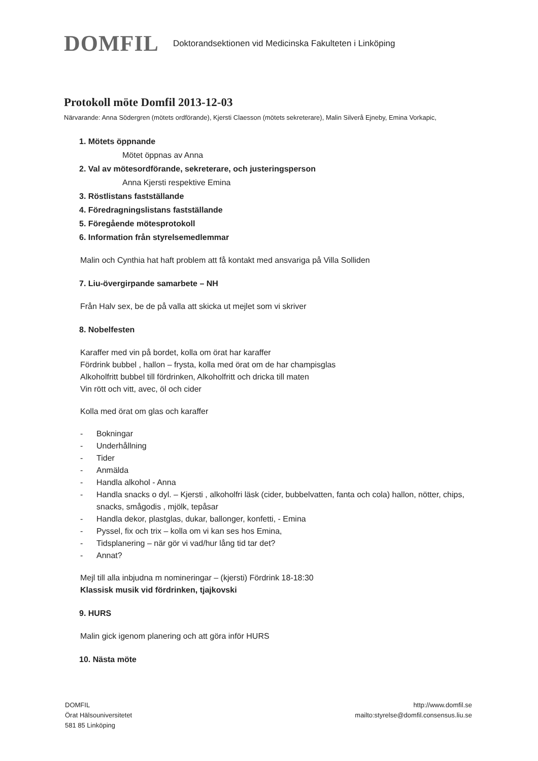DOMFIL
Doktorandsektionen vid Medicinska Fakulteten i Linköping
Protokoll möte Domfil 2013-12-03
Närvarande: Anna Södergren (mötets ordförande), Kjersti Claesson (mötets sekreterare), Malin Silverå Ejneby, Emina Vorkapic,
1. Mötets öppnande
Mötet öppnas av Anna
2. Val av mötesordförande, sekreterare, och justeringsperson
Anna Kjersti respektive Emina
3. Röstlistans fastställande
4. Föredragningslistans fastställande
5. Föregående mötesprotokoll
6. Information från styrelsemedlemmar
Malin och Cynthia hat haft problem att få kontakt med ansvariga på Villa Solliden
7. Liu-övergirpande samarbete – NH
Från Halv sex, be de på valla att skicka ut mejlet som vi skriver
8. Nobelfesten
Karaffer med vin på bordet, kolla om örat har karaffer
Fördrink bubbel , hallon – frysta, kolla med örat om de har champisglas
Alkoholfritt bubbel till fördrinken, Alkoholfritt och dricka till maten
Vin rött och vitt, avec, öl och cider
Kolla med örat om glas och karaffer
- Bokningar
- Underhållning
- Tider
- Anmälda
- Handla alkohol - Anna
- Handla snacks o dyl. – Kjersti , alkoholfri läsk (cider, bubbelvatten, fanta och cola) hallon, nötter, chips, snacks, smågodis , mjölk, tepåsar
- Handla dekor, plastglas, dukar, ballonger, konfetti, - Emina
- Pyssel, fix och trix – kolla om vi kan ses hos Emina,
- Tidsplanering – när gör vi vad/hur lång tid tar det?
- Annat?
Mejl till alla inbjudna m nomineringar – (kjersti) Fördrink 18-18:30
Klassisk musik vid fördrinken, tjajkovski
9. HURS
Malin gick igenom planering och att göra inför HURS
10. Nästa möte
DOMFIL
Örat Hälsouniversitetet
581 85 Linköping
http://www.domfil.se
mailto:styrelse@domfil.consensus.liu.se